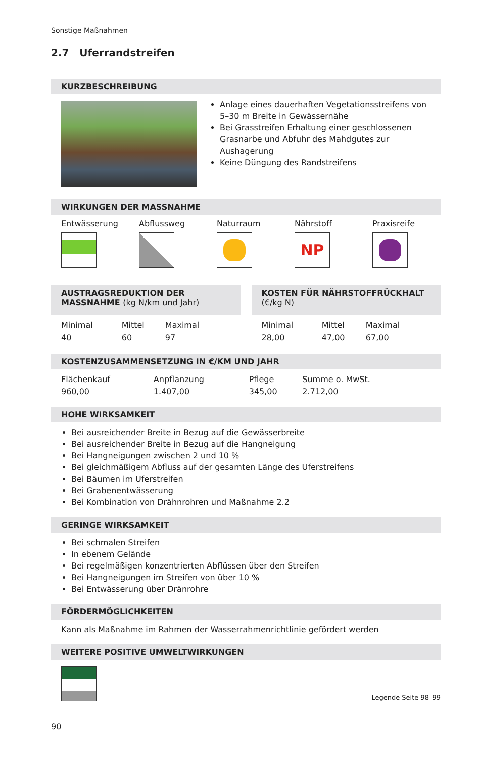Sonstige Maßnahmen
2.7 Uferrandstreifen
KURZBESCHREIBUNG
Anlage eines dauerhaften Vegetationsstreifens von 5–30 m Breite in Gewässernähe
Bei Grasstreifen Erhaltung einer geschlossenen Grasnarbe und Abfuhr des Mahdgutes zur Aushagerung
Keine Düngung des Randstreifens
WIRKUNGEN DER MASSNAHME
Entwässerung Abflussweg Naturraum Nährstoff
NP
Praxisreife
AUSTRAGSREDUKTION DER MASSNAHME (kg N/km und Jahr)
| Minimal | Mittel | Maximal |
| 40 | 60 | 97 |
KOSTEN FÜR NÄHRSTOFFRÜCKHALT (€/kg N)
| Minimal | Mittel | Maximal |
| 28,00 | 47,00 | 67,00 |
KOSTENZUSAMMENSETZUNG IN €/KM UND JAHR
| Flächenkauf | Anpflanzung | Pflege | Summe o. MwSt. |
| 960,00 | 1.407,00 | 345,00 | 2.712,00 |
HOHE WIRKSAMKEIT
Bei ausreichender Breite in Bezug auf die Gewässerbreite
Bei ausreichender Breite in Bezug auf die Hangneigung
Bei Hangneigungen zwischen 2 und 10 %
Bei gleichmäßigem Abfluss auf der gesamten Länge des Uferstreifens
Bei Bäumen im Uferstreifen
Bei Grabenentwässerung
Bei Kombination von Drähnrohren und Maßnahme 2.2
GERINGE WIRKSAMKEIT
Bei schmalen Streifen
In ebenem Gelände
Bei regelmäßigen konzentrierten Abflüssen über den Streifen
Bei Hangneigungen im Streifen von über 10 %
Bei Entwässerung über Dränrohre
FÖRDERMÖGLICHKEITEN
Kann als Maßnahme im Rahmen der Wasserrahmenrichtlinie gefördert werden
WEITERE POSITIVE UMWELTWIRKUNGEN
Legende Seite 98–99
90